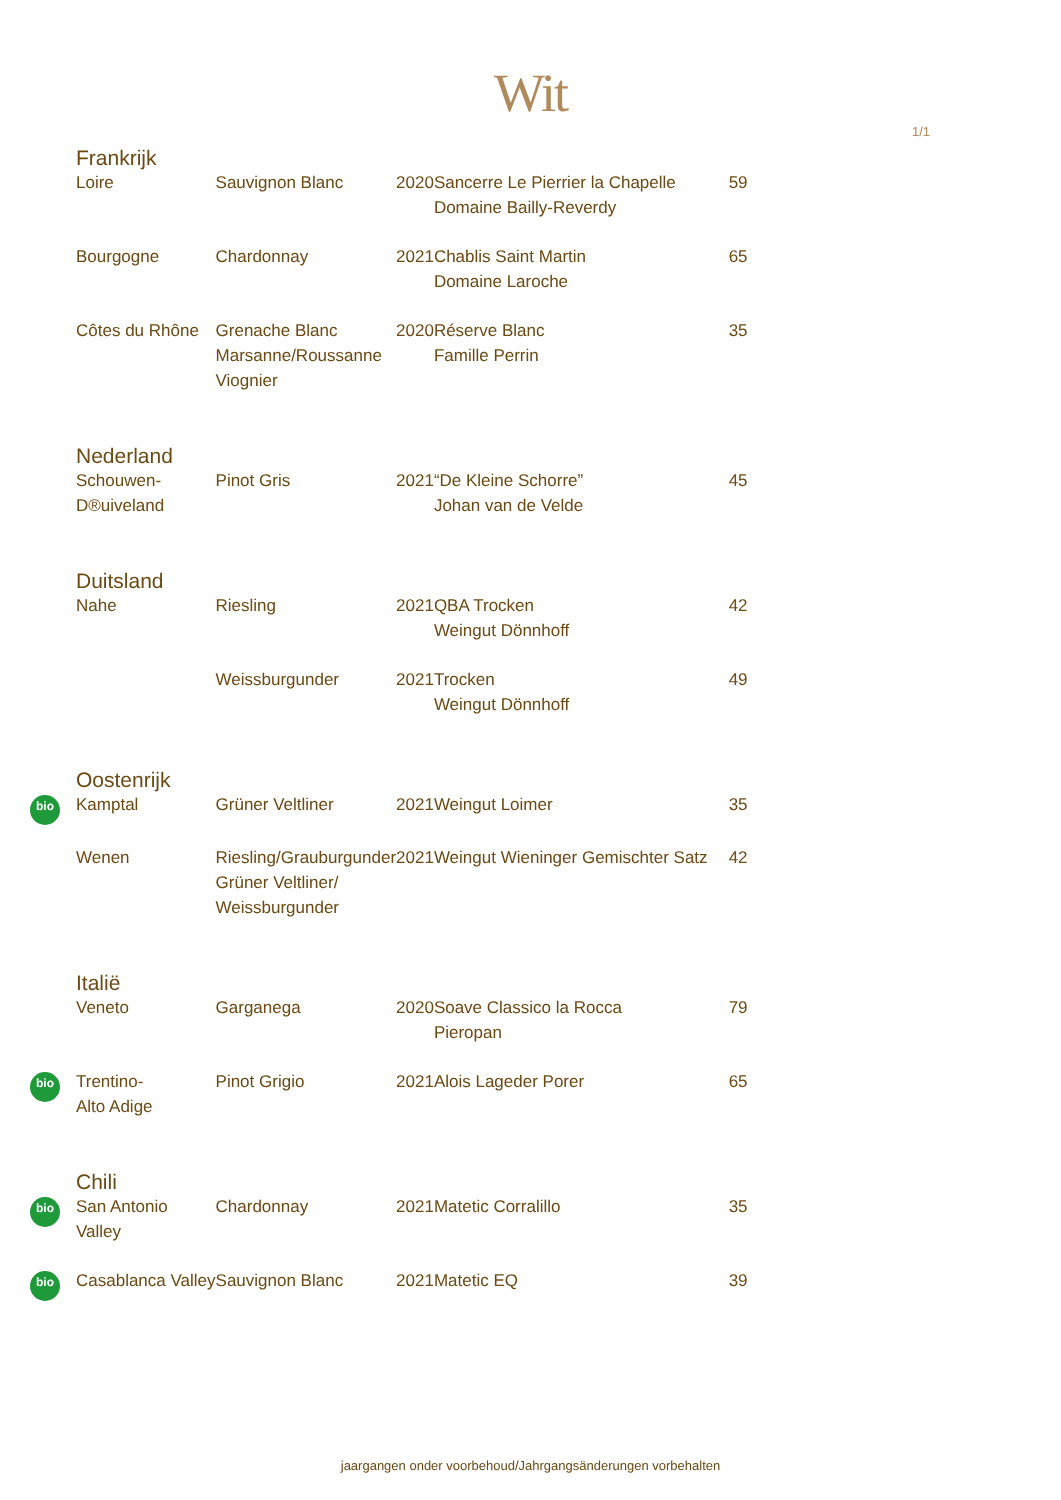Wit
1/1
| | Frankrijk | | | | |
| | Loire | Sauvignon Blanc | 2020 | Sancerre Le Pierrier la Chapelle Domaine Bailly-Reverdy | 59 |
| | Bourgogne | Chardonnay | 2021 | Chablis Saint Martin Domaine Laroche | 65 |
| | Côtes du Rhône | Grenache Blanc Marsanne/Roussanne Viognier | 2020 | Réserve Blanc Famille Perrin | 35 |
| | Nederland | | | | |
| | Schouwen- D®uiveland | Pinot Gris | 2021 | “De Kleine Schorre” Johan van de Velde | 45 |
| | Duitsland | | | | |
| | Nahe | Riesling | 2021 | QBA Trocken Weingut Dönnhoff | 42 |
| | | Weissburgunder | 2021 | Trocken Weingut Dönnhoff | 49 |
| | Oostenrijk | | | | |
| bio | Kamptal | Grüner Veltliner | 2021 | Weingut Loimer | 35 |
| | Wenen | Riesling/Grauburgunder Grüner Veltliner/ Weissburgunder | 2021 | Weingut Wieninger Gemischter Satz | 42 |
| | Italië | | | | |
| | Veneto | Garganega | 2020 | Soave Classico la Rocca Pieropan | 79 |
| bio | Trentino- Alto Adige | Pinot Grigio | 2021 | Alois Lageder Porer | 65 |
| | Chili | | | | |
| bio | San Antonio Valley | Chardonnay | 2021 | Matetic Corralillo | 35 |
| bio | Casablanca Valley | Sauvignon Blanc | 2021 | Matetic EQ | 39 |
jaargangen onder voorbehoud/Jahrgangsänderungen vorbehalten